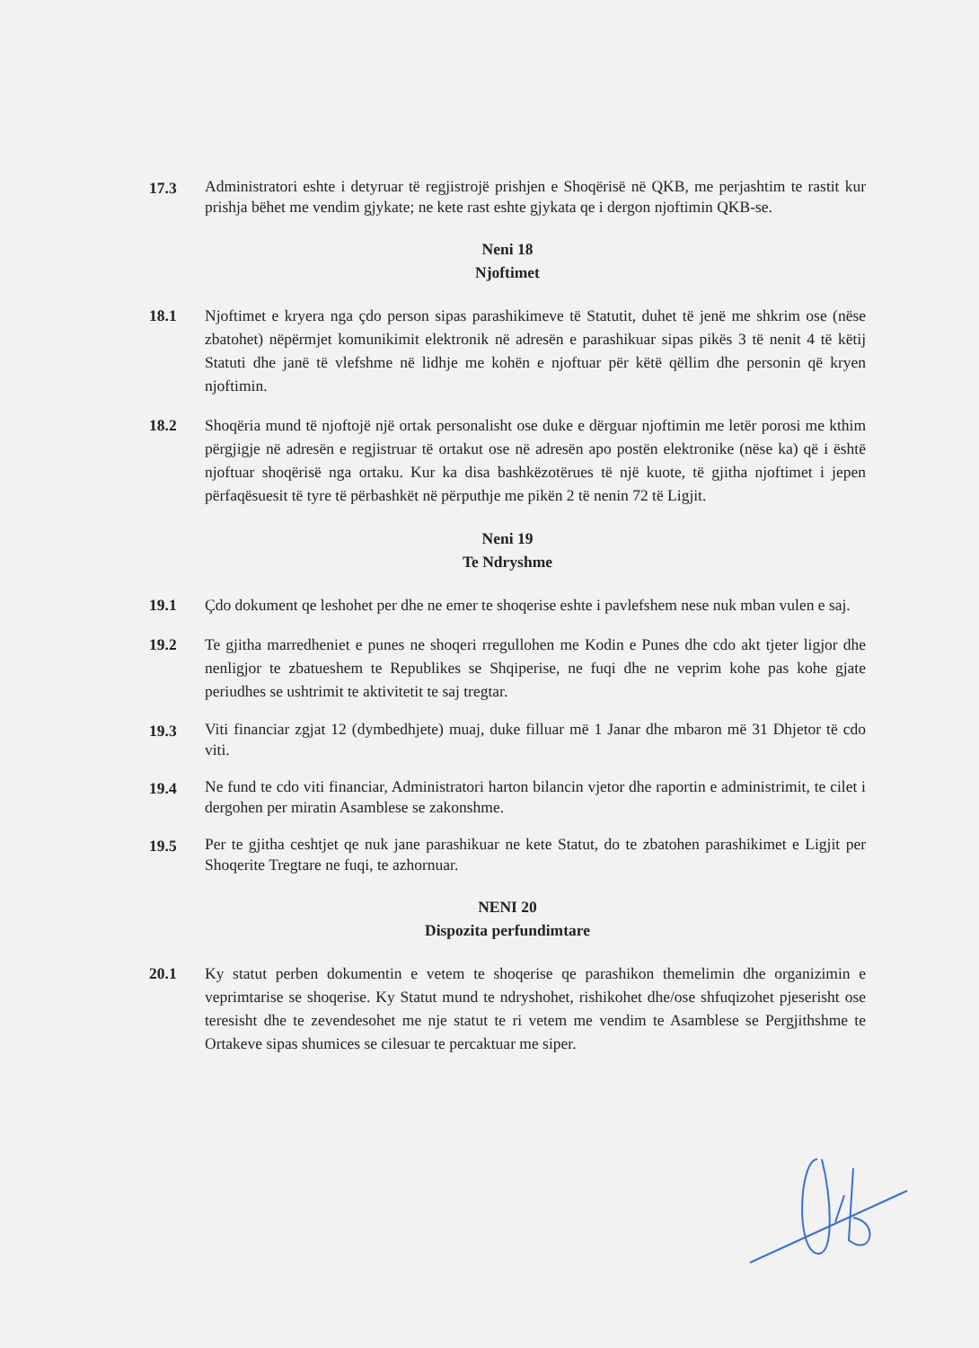17.3
Administratori eshte i detyruar të regjistrojë prishjen e Shoqërisë në QKB, me perjashtim te rastit kur prishja bëhet me vendim gjykate; ne kete rast eshte gjykata qe i dergon njoftimin QKB-se.
Neni 18
Njoftimet
18.1 Njoftimet e kryera nga çdo person sipas parashikimeve të Statutit, duhet të jenë me shkrim ose (nëse zbatohet) nëpërmjet komunikimit elektronik në adresën e parashikuar sipas pikës 3 të nenit 4 të këtij Statuti dhe janë të vlefshme në lidhje me kohën e njoftuar për këtë qëllim dhe personin që kryen njoftimin.
18.2 Shoqëria mund të njoftojë një ortak personalisht ose duke e dërguar njoftimin me letër porosi me kthim përgjigje në adresën e regjistruar të ortakut ose në adresën apo postën elektronike (nëse ka) që i është njoftuar shoqërisë nga ortaku. Kur ka disa bashkëzotërues të një kuote, të gjitha njoftimet i jepen përfaqësuesit të tyre të përbashkët në përputhje me pikën 2 të nenin 72 të Ligjit.
Neni 19
Te Ndryshme
19.1 Çdo dokument qe leshohet per dhe ne emer te shoqerise eshte i pavlefshem nese nuk mban vulen e saj.
19.2 Te gjitha marredheniet e punes ne shoqeri rregullohen me Kodin e Punes dhe cdo akt tjeter ligjor dhe nenligjor te zbatueshem te Republikes se Shqiperise, ne fuqi dhe ne veprim kohe pas kohe gjate periudhes se ushtrimit te aktivitetit te saj tregtar.
19.3
Viti financiar zgjat 12 (dymbedhjete) muaj, duke filluar më 1 Janar dhe mbaron më 31 Dhjetor të cdo viti.
19.4
Ne fund te cdo viti financiar, Administratori harton bilancin vjetor dhe raportin e administrimit, te cilet i dergohen per miratin Asamblese se zakonshme.
19.5
Per te gjitha ceshtjet qe nuk jane parashikuar ne kete Statut, do te zbatohen parashikimet e Ligjit per Shoqerite Tregtare ne fuqi, te azhornuar.
NENI 20
Dispozita perfundimtare
20.1 Ky statut perben dokumentin e vetem te shoqerise qe parashikon themelimin dhe organizimin e veprimtarise se shoqerise. Ky Statut mund te ndryshohet, rishikohet dhe/ose shfuqizohet pjeserisht ose teresisht dhe te zevendesohet me nje statut te ri vetem me vendim te Asamblese se Pergjithshme te Ortakeve sipas shumices se cilesuar te percaktuar me siper.